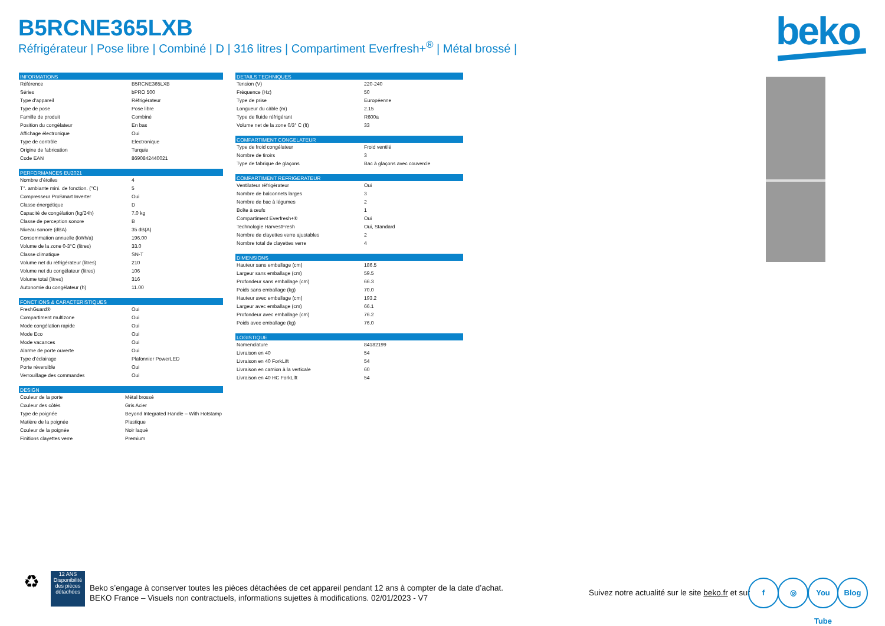B5RCNE365LXB
Réfrigérateur | Pose libre | Combiné | D | 316 litres | Compartiment Everfresh+<sup>®</sup> | Métal brossé |
beko
| INFORMATIONS | |
| --- | --- |
| Référence | B5RCNE365LXB |
| Séries | bPRO 500 |
| Type d'appareil | Réfrigérateur |
| Type de pose | Pose libre |
| Famille de produit | Combiné |
| Position du congélateur | En bas |
| Affichage électronique | Oui |
| Type de contrôle | Electronique |
| Origine de fabrication | Turquie |
| Code EAN | 8690842440021 |
| PERFORMANCES EU2021 | |
| --- | --- |
| Nombre d'étoiles | 4 |
| T°. ambiante mini. de fonction. (°C) | 5 |
| Compresseur ProSmart Inverter | Oui |
| Classe énergétique | D |
| Capacité de congélation (kg/24h) | 7.0 kg |
| Classe de perception sonore | B |
| Niveau sonore (dBA) | 35 dB(A) |
| Consommation annuelle (kWh/a) | 196.00 |
| Volume de la zone 0-3°C (litres) | 33.0 |
| Classe climatique | SN-T |
| Volume net du réfrigérateur (litres) | 210 |
| Volume net du congélateur (litres) | 106 |
| Volume total (litres) | 316 |
| Autonomie du congélateur (h) | 11.00 |
| FONCTIONS & CARACTERISTIQUES | |
| --- | --- |
| FreshGuard® | Oui |
| Compartiment multizone | Oui |
| Mode congélation rapide | Oui |
| Mode Eco | Oui |
| Mode vacances | Oui |
| Alarme de porte ouverte | Oui |
| Type d'éclairage | Plafonnier PowerLED |
| Porte réversible | Oui |
| Verrouillage des commandes | Oui |
| DESIGN | |
| --- | --- |
| Couleur de la porte | Métal brossé |
| Couleur des côtés | Gris Acier |
| Type de poignée | Beyond Integrated Handle – With Hotstamp |
| Matière de la poignée | Plastique |
| Couleur de la poignée | Noir laqué |
| Finitions clayettes verre | Premium |
| DETAILS TECHNIQUES | |
| --- | --- |
| Tension (V) | 220-240 |
| Fréquence (Hz) | 50 |
| Type de prise | Européenne |
| Longueur du câble (m) | 2.15 |
| Type de fluide réfrigérant | R600a |
| Volume net de la zone 0/3° C (lt) | 33 |
| COMPARTIMENT CONGELATEUR | |
| --- | --- |
| Type de froid congélateur | Froid ventilé |
| Nombre de tiroirs | 3 |
| Type de fabrique de glaçons | Bac à glaçons avec couvercle |
| COMPARTIMENT REFRIGERATEUR | |
| --- | --- |
| Ventilateur réfrigérateur | Oui |
| Nombre de balconnets larges | 3 |
| Nombre de bac à légumes | 2 |
| Boîte à œufs | 1 |
| Compartiment Everfresh+® | Oui |
| Technologie HarvestFresh | Oui, Standard |
| Nombre de clayettes verre ajustables | 2 |
| Nombre total de clayettes verre | 4 |
| DIMENSIONS | |
| --- | --- |
| Hauteur sans emballage (cm) | 186.5 |
| Largeur sans emballage (cm) | 59.5 |
| Profondeur sans emballage (cm) | 66.3 |
| Poids sans emballage (kg) | 70.0 |
| Hauteur avec emballage (cm) | 193.2 |
| Largeur avec emballage (cm) | 66.1 |
| Profondeur avec emballage (cm) | 76.2 |
| Poids avec emballage (kg) | 76.0 |
| LOGISTIQUE | |
| --- | --- |
| Nomenclature | 84182199 |
| Livraison en 40 | 54 |
| Livraison en 40 ForkLift | 54 |
| Livraison en camion à la verticale | 60 |
| Livraison en 40 HC ForkLift | 54 |
♻
12 ANS
Disponibilité des pièces détachées
Beko s’engage à conserver toutes les pièces détachées de cet appareil pendant 12 ans à compter de la date d’achat.
BEKO France – Visuels non contractuels, informations sujettes à modifications. 02/01/2023 - V7
Suivez notre actualité sur le site beko.fr et sur
f ◎
You Tube
Blog